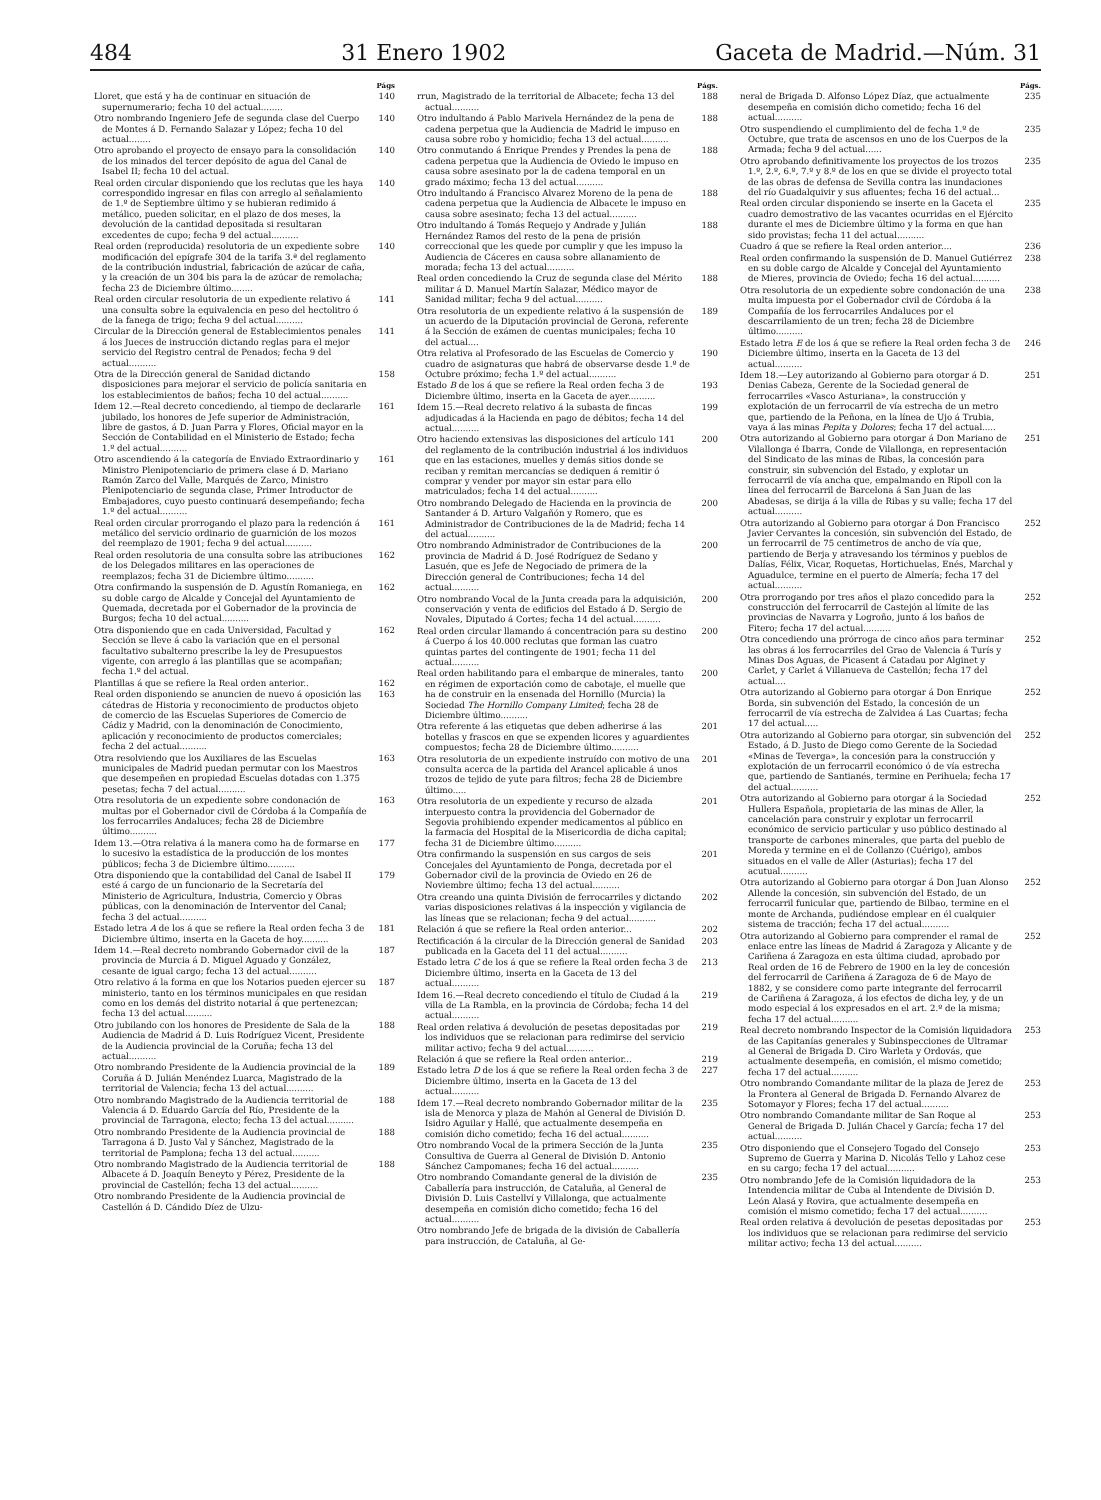484 31 Enero 1902 Gaceta de Madrid.—Núm. 31
Págs
Lloret, que está y ha de continuar en situación de supernumerario; fecha 10 del actual........ 140
Otro nombrando Ingeniero Jefe de segunda clase del Cuerpo de Montes á D. Fernando Salazar y López; fecha 10 del actual........ 140
Otro aprobando el proyecto de ensayo para la consolidación de los minados del tercer depósito de agua del Canal de Isabel II; fecha 10 del actual. 140
Real orden circular disponiendo que los reclutas que les haya correspondido ingresar en filas con arreglo al señalamiento de 1.º de Septiembre último y se hubieran redimido á metálico, pueden solicitar, en el plazo de dos meses, la devolución de la cantidad depositada si resultaran excedentes de cupo; fecha 9 del actual.......... 140
Real orden (reproducida) resolutoria de un expediente sobre modificación del epígrafe 304 de la tarifa 3.ª del reglamento de la contribución industrial, fabricación de azúcar de caña, y la creación de un 304 bis para la de azúcar de remolacha; fecha 23 de Diciembre último........ 140
Real orden circular resolutoria de un expediente relativo á una consulta sobre la equivalencia en peso del hectolitro ó de la fanega de trigo; fecha 9 del actual.......... 141
Circular de la Dirección general de Establecimientos penales á los Jueces de instrucción dictando reglas para el mejor servicio del Registro central de Penados; fecha 9 del actual.......... 141
Otra de la Dirección general de Sanidad dictando disposiciones para mejorar el servicio de policía sanitaria en los establecimientos de baños; fecha 10 del actual.......... 158
Idem 12.—Real decreto concediendo, al tiempo de declararle jubilado, los honores de Jefe superior de Administración, libre de gastos, á D. Juan Parra y Flores, Oficial mayor en la Sección de Contabilidad en el Ministerio de Estado; fecha 1.º del actual.......... 161
Otro ascendiendo á la categoría de Enviado Extraordinario y Ministro Plenipotenciario de primera clase á D. Mariano Ramón Zarco del Valle, Marqués de Zarco, Ministro Plenipotenciario de segunda clase, Primer Introductor de Embajadores, cuyo puesto continuará desempeñando; fecha 1.º del actual.......... 161
Real orden circular prorrogando el plazo para la redención á metálico del servicio ordinario de guarnición de los mozos del reemplazo de 1901; fecha 9 del actual.......... 161
Real orden resolutoria de una consulta sobre las atribuciones de los Delegados militares en las operaciones de reemplazos; fecha 31 de Diciembre último.......... 162
Otra confirmando la suspensión de D. Agustín Romaniega, en su doble cargo de Alcalde y Concejal del Ayuntamiento de Quemada, decretada por el Gobernador de la provincia de Burgos; fecha 10 del actual.......... 162
Otra disponiendo que en cada Universidad, Facultad y Sección se lleve á cabo la variación que en el personal facultativo subalterno prescribe la ley de Presupuestos vigente, con arreglo á las plantillas que se acompañan; fecha 1.º del actual. 162
Plantillas á que se refiere la Real orden anterior.. 162
Real orden disponiendo se anuncien de nuevo á oposición las cátedras de Historia y reconocimiento de productos objeto de comercio de las Escuelas Superiores de Comercio de Cádiz y Madrid, con la denominación de Conocimiento, aplicación y reconocimiento de productos comerciales; fecha 2 del actual.......... 163
Otra resolviendo que los Auxiliares de las Escuelas municipales de Madrid puedan permutar con los Maestros que desempeñen en propiedad Escuelas dotadas con 1.375 pesetas; fecha 7 del actual.......... 163
Otra resolutoria de un expediente sobre condonación de multas por el Gobernador civil de Córdoba á la Compañía de los ferrocarriles Andaluces; fecha 28 de Diciembre último.......... 163
Idem 13.—Otra relativa á la manera como ha de formarse en lo sucesivo la estadística de la producción de los montes públicos; fecha 3 de Diciembre último.......... 177
Otra disponiendo que la contabilidad del Canal de Isabel II esté á cargo de un funcionario de la Secretaría del Ministerio de Agricultura, Industria, Comercio y Obras públicas, con la denominación de Interventor del Canal; fecha 3 del actual.......... 179
Estado letra A de los á que se refiere la Real orden fecha 3 de Diciembre último, inserta en la Gaceta de hoy.......... 181
Idem 14.—Real decreto nombrando Gobernador civil de la provincia de Murcia á D. Miguel Aguado y González, cesante de igual cargo; fecha 13 del actual.......... 187
Otro relativo á la forma en que los Notarios pueden ejercer su ministerio, tanto en los términos municipales en que residan como en los demás del distrito notarial á que pertenezcan; fecha 13 del actual.......... 187
Otro jubilando con los honores de Presidente de Sala de la Audiencia de Madrid á D. Luis Rodríguez Vicent, Presidente de la Audiencia provincial de la Coruña; fecha 13 del actual.......... 188
Otro nombrando Presidente de la Audiencia provincial de la Coruña á D. Julián Menéndez Luarca, Magistrado de la territorial de Valencia; fecha 13 del actual.......... 189
Otro nombrando Magistrado de la Audiencia territorial de Valencia á D. Eduardo García del Río, Presidente de la provincial de Tarragona, electo; fecha 13 del actual.......... 188
Otro nombrando Presidente de la Audiencia provincial de Tarragona á D. Justo Val y Sánchez, Magistrado de la territorial de Pamplona; fecha 13 del actual.......... 188
Otro nombrando Magistrado de la Audiencia territorial de Albacete á D. Joaquín Beneyto y Pérez, Presidente de la provincial de Castellón; fecha 13 del actual.......... 188
Otro nombrando Presidente de la Audiencia provincial de Castellón á D. Cándido Díez de Ulzu-
Págs.
rrun, Magistrado de la territorial de Albacete; fecha 13 del actual.......... 188
Otro indultando á Pablo Marivela Hernández de la pena de cadena perpetua que la Audiencia de Madrid le impuso en causa sobre robo y homicidio; fecha 13 del actual.......... 188
Otro conmutando á Enrique Prendes y Prendes la pena de cadena perpetua que la Audiencia de Oviedo le impuso en causa sobre asesinato por la de cadena temporal en un grado máximo; fecha 13 del actual.......... 188
Otro indultando á Francisco Alvarez Moreno de la pena de cadena perpetua que la Audiencia de Albacete le impuso en causa sobre asesinato; fecha 13 del actual.......... 188
Otro indultando á Tomás Requejo y Andrade y Julián Hernández Ramos del resto de la pena de prisión correccional que les quede por cumplir y que les impuso la Audiencia de Cáceres en causa sobre allanamiento de morada; fecha 13 del actual.......... 188
Real orden concediendo la Cruz de segunda clase del Mérito militar á D. Manuel Martín Salazar, Médico mayor de Sanidad militar; fecha 9 del actual.......... 188
Otra resolutoria de un expediente relativo á la suspensión de un acuerdo de la Diputación provincial de Gerona, referente á la Sección de exámen de cuentas municipales; fecha 10 del actual.... 189
Otra relativa al Profesorado de las Escuelas de Comercio y cuadro de asignaturas que habrá de observarse desde 1.º de Octubre próximo; fecha 1.º del actual.......... 190
Estado B de los á que se refiere la Real orden fecha 3 de Diciembre último, inserta en la Gaceta de ayer.......... 193
Idem 15.—Real decreto relativo á la subasta de fincas adjudicadas á la Hacienda en pago de débitos; fecha 14 del actual.......... 199
Otro haciendo extensivas las disposiciones del artículo 141 del reglamento de la contribución industrial á los individuos que en las estaciones, muelles y demás sitios donde se reciban y remitan mercancías se dediquen á remitir ó comprar y vender por mayor sin estar para ello matriculados; fecha 14 del actual.......... 200
Otro nombrando Delegado de Hacienda en la provincia de Santander á D. Arturo Valgañón y Romero, que es Administrador de Contribuciones de la de Madrid; fecha 14 del actual.......... 200
Otro nombrando Administrador de Contribuciones de la provincia de Madrid á D. José Rodríguez de Sedano y Lasuén, que es Jefe de Negociado de primera de la Dirección general de Contribuciones; fecha 14 del actual.......... 200
Otro nombrando Vocal de la Junta creada para la adquisición, conservación y venta de edificios del Estado á D. Sergio de Novales, Diputado á Cortes; fecha 14 del actual.......... 200
Real orden circular llamando á concentración para su destino á Cuerpo á los 40.000 reclutas que forman las cuatro quintas partes del contingente de 1901; fecha 11 del actual.......... 200
Real orden habilitando para el embarque de minerales, tanto en régimen de exportación como de cabotaje, el muelle que ha de construir en la ensenada del Hornillo (Murcia) la Sociedad The Hornillo Company Limited; fecha 28 de Diciembre último.......... 200
Otra referente á las etiquetas que deben adherirse á las botellas y frascos en que se expenden licores y aguardientes compuestos; fecha 28 de Diciembre último.......... 201
Otra resolutoria de un expediente instruído con motivo de una consulta acerca de la partida del Arancel aplicable á unos trozos de tejido de yute para filtros; fecha 28 de Diciembre último..... 201
Otra resolutoria de un expediente y recurso de alzada interpuesto contra la providencia del Gobernador de Segovia prohibiendo expender medicamentos al público en la farmacia del Hospital de la Misericordia de dicha capital; fecha 31 de Diciembre último.......... 201
Otra confirmando la suspensión en sus cargos de seis Concejales del Ayuntamiento de Ponga, decretada por el Gobernador civil de la provincia de Oviedo en 26 de Noviembre último; fecha 13 del actual.......... 201
Otra creando una quinta División de ferrocarriles y dictando varias disposiciones relativas á la inspección y vigilancia de las líneas que se relacionan; fecha 9 del actual.......... 202
Relación á que se refiere la Real orden anterior... 202
Rectificación á la circular de la Dirección general de Sanidad publicada en la Gaceta del 11 del actual.......... 203
Estado letra C de los á que se refiere la Real orden fecha 3 de Diciembre último, inserta en la Gaceta de 13 del actual.......... 213
Idem 16.—Real decreto concediendo el título de Ciudad á la villa de La Rambla, en la provincia de Córdoba; fecha 14 del actual.......... 219
Real orden relativa á devolución de pesetas depositadas por los individuos que se relacionan para redimirse del servicio militar activo; fecha 9 del actual.......... 219
Relación á que se refiere la Real orden anterior... 219
Estado letra D de los á que se refiere la Real orden fecha 3 de Diciembre último, inserta en la Gaceta de 13 del actual.......... 227
Idem 17.—Real decreto nombrando Gobernador militar de la isla de Menorca y plaza de Mahón al General de División D. Isidro Aguilar y Hallé, que actualmente desempeña en comisión dicho cometido; fecha 16 del actual.......... 235
Otro nombrando Vocal de la primera Sección de la Junta Consultiva de Guerra al General de División D. Antonio Sánchez Campomanes; fecha 16 del actual.......... 235
Otro nombrando Comandante general de la división de Caballería para instrucción, de Cataluña, al General de División D. Luis Castellví y Villalonga, que actualmente desempeña en comisión dicho cometido; fecha 16 del actual.......... 235
Otro nombrando Jefe de brigada de la división de Caballería para instrucción, de Cataluña, al Ge-
Págs.
neral de Brigada D. Alfonso López Díaz, que actualmente desempeña en comisión dicho cometido; fecha 16 del actual.......... 235
Otro suspendiendo el cumplimiento del de fecha 1.º de Octubre, que trata de ascensos en uno de los Cuerpos de la Armada; fecha 9 del actual...... 235
Otro aprobando definitivamente los proyectos de los trozos 1.º, 2.º, 6.º, 7.º y 8.º de los en que se divide el proyecto total de las obras de defensa de Sevilla contra las inundaciones del río Guadalquivir y sus afluentes; fecha 16 del actual... 235
Real orden circular disponiendo se inserte en la Gaceta el cuadro demostrativo de las vacantes ocurridas en el Ejército durante el mes de Diciembre último y la forma en que han sido provistas; fecha 11 del actual.......... 235
Cuadro á que se refiere la Real orden anterior.... 236
Real orden confirmando la suspensión de D. Manuel Gutiérrez en su doble cargo de Alcalde y Concejal del Ayuntamiento de Mieres, provincia de Oviedo; fecha 16 del actual.......... 238
Otra resolutoria de un expediente sobre condonación de una multa impuesta por el Gobernador civil de Córdoba á la Compañía de los ferrocarriles Andaluces por el descarrilamiento de un tren; fecha 28 de Diciembre último.......... 238
Estado letra E de los á que se refiere la Real orden fecha 3 de Diciembre último, inserta en la Gaceta de 13 del actual.......... 246
Idem 18.—Ley autorizando al Gobierno para otorgar á D. Denias Cabeza, Gerente de la Sociedad general de ferrocarriles «Vasco Asturiana», la construcción y explotación de un ferrocarril de vía estrecha de un metro que, partiendo de la Peñona, en la línea de Ujo á Trubia, vaya á las minas Pepita y Dolores; fecha 17 del actual..... 251
Otra autorizando al Gobierno para otorgar á Don Mariano de Vilallonga é Ibarra, Conde de Vilallonga, en representación del Sindicato de las minas de Ribas, la concesión para construir, sin subvención del Estado, y explotar un ferrocarril de vía ancha que, empalmando en Ripoll con la línea del ferrocarril de Barcelona á San Juan de las Abadesas, se dirija á la villa de Ribas y su valle; fecha 17 del actual.......... 251
Otra autorizando al Gobierno para otorgar á Don Francisco Javier Cervantes la concesión, sin subvención del Estado, de un ferrocarril de 75 centímetros de ancho de vía que, partiendo de Berja y atravesando los términos y pueblos de Dalías, Félix, Vicar, Roquetas, Hortichuelas, Enés, Marchal y Aguadulce, termine en el puerto de Almería; fecha 17 del actual.......... 252
Otra prorrogando por tres años el plazo concedido para la construcción del ferrocarril de Castejón al límite de las provincias de Navarra y Logroño, junto á los baños de Fitero; fecha 17 del actual.......... 252
Otra concediendo una prórroga de cinco años para terminar las obras á los ferrocarriles del Grao de Valencia á Turís y Minas Dos Aguas, de Picasent á Catadau por Alginet y Carlet, y Carlet á Villanueva de Castellón; fecha 17 del actual.... 252
Otra autorizando al Gobierno para otorgar á Don Enrique Borda, sin subvención del Estado, la concesión de un ferrocarril de vía estrecha de Zalvidea á Las Cuartas; fecha 17 del actual..... 252
Otra autorizando al Gobierno para otorgar, sin subvención del Estado, á D. Justo de Diego como Gerente de la Sociedad «Minas de Teverga», la concesión para la construcción y explotación de un ferrocarril económico ó de vía estrecha que, partiendo de Santianés, termine en Perihuela; fecha 17 del actual.......... 252
Otra autorizando al Gobierno para otorgar á la Sociedad Hullera Española, propietaria de las minas de Aller, la cancelación para construir y explotar un ferrocarril económico de servicio particular y uso público destinado al transporte de carbones minerales, que parta del pueblo de Moreda y termine en el de Collanzo (Cuérigo), ambos situados en el valle de Aller (Asturias); fecha 17 del acutual.......... 252
Otra autorizando al Gobierno para otorgar á Don Juan Alonso Allende la concesión, sin subvención del Estado, de un ferrocarril funicular que, partiendo de Bilbao, termine en el monte de Archanda, pudiéndose emplear en él cualquier sistema de tracción; fecha 17 del actual.......... 252
Otra autorizando al Gobierno para comprender el ramal de enlace entre las líneas de Madrid á Zaragoza y Alicante y de Cariñena á Zaragoza en esta última ciudad, aprobado por Real orden de 16 de Febrero de 1900 en la ley de concesión del ferrocarril de Cariñena á Zaragoza de 6 de Mayo de 1882, y se considere como parte integrante del ferrocarril de Cariñena á Zaragoza, á los efectos de dicha ley, y de un modo especial á los expresados en el art. 2.º de la misma; fecha 17 del actual.......... 252
Real decreto nombrando Inspector de la Comisión liquidadora de las Capitanías generales y Subinspecciones de Ultramar al General de Brigada D. Ciro Warleta y Ordovás, que actualmente desempeña, en comisión, el mismo cometido; fecha 17 del actual.......... 253
Otro nombrando Comandante militar de la plaza de Jerez de la Frontera al General de Brigada D. Fernando Alvarez de Sotomayor y Flores; fecha 17 del actual.......... 253
Otro nombrando Comandante militar de San Roque al General de Brigada D. Julián Chacel y García; fecha 17 del actual.......... 253
Otro disponiendo que el Consejero Togado del Consejo Supremo de Guerra y Marina D. Nicolás Tello y Lahoz cese en su cargo; fecha 17 del actual.......... 253
Otro nombrando Jefe de la Comisión liquidadora de la Intendencia militar de Cuba al Intendente de División D. León Alasá y Rovira, que actualmente desempeña en comisión el mismo cometido; fecha 17 del actual.......... 253
Real orden relativa á devolución de pesetas depositadas por los individuos que se relacionan para redimirse del servicio militar activo; fecha 13 del actual.......... 253